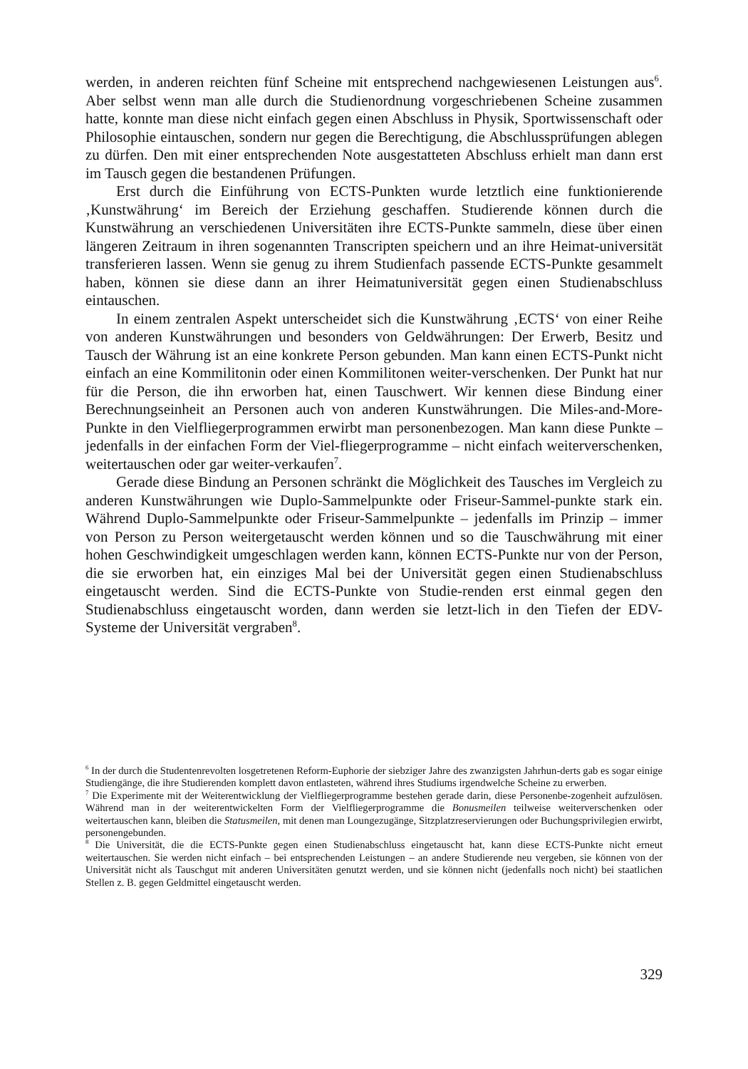werden, in anderen reichten fünf Scheine mit entsprechend nachgewiesenen Leistungen aus<sup>6</sup>. Aber selbst wenn man alle durch die Studienordnung vorgeschriebenen Scheine zusammen hatte, konnte man diese nicht einfach gegen einen Abschluss in Physik, Sportwissenschaft oder Philosophie eintauschen, sondern nur gegen die Berechtigung, die Abschlussprüfungen ablegen zu dürfen. Den mit einer entsprechenden Note ausgestatteten Abschluss erhielt man dann erst im Tausch gegen die bestandenen Prüfungen.
Erst durch die Einführung von ECTS-Punkten wurde letztlich eine funktionierende ‚Kunstwährung‘ im Bereich der Erziehung geschaffen. Studierende können durch die Kunstwährung an verschiedenen Universitäten ihre ECTS-Punkte sammeln, diese über einen längeren Zeitraum in ihren sogenannten Transcripten speichern und an ihre Heimat-universität transferieren lassen. Wenn sie genug zu ihrem Studienfach passende ECTS-Punkte gesammelt haben, können sie diese dann an ihrer Heimatuniversität gegen einen Studienabschluss eintauschen.
In einem zentralen Aspekt unterscheidet sich die Kunstwährung ‚ECTS‘ von einer Reihe von anderen Kunstwährungen und besonders von Geldwährungen: Der Erwerb, Besitz und Tausch der Währung ist an eine konkrete Person gebunden. Man kann einen ECTS-Punkt nicht einfach an eine Kommilitonin oder einen Kommilitonen weiter-verschenken. Der Punkt hat nur für die Person, die ihn erworben hat, einen Tauschwert. Wir kennen diese Bindung einer Berechnungseinheit an Personen auch von anderen Kunstwährungen. Die Miles-and-More-Punkte in den Vielfliegerprogrammen erwirbt man personenbezogen. Man kann diese Punkte – jedenfalls in der einfachen Form der Viel-fliegerprogramme – nicht einfach weiterverschenken, weitertauschen oder gar weiter-verkaufen<sup>7</sup>.
Gerade diese Bindung an Personen schränkt die Möglichkeit des Tausches im Vergleich zu anderen Kunstwährungen wie Duplo-Sammelpunkte oder Friseur-Sammel-punkte stark ein. Während Duplo-Sammelpunkte oder Friseur-Sammelpunkte – jedenfalls im Prinzip – immer von Person zu Person weitergetauscht werden können und so die Tauschwährung mit einer hohen Geschwindigkeit umgeschlagen werden kann, können ECTS-Punkte nur von der Person, die sie erworben hat, ein einziges Mal bei der Universität gegen einen Studienabschluss eingetauscht werden. Sind die ECTS-Punkte von Studie-renden erst einmal gegen den Studienabschluss eingetauscht worden, dann werden sie letzt-lich in den Tiefen der EDV-Systeme der Universität vergraben<sup>8</sup>.
<sup>6</sup> In der durch die Studentenrevolten losgetretenen Reform-Euphorie der siebziger Jahre des zwanzigsten Jahrhun-derts gab es sogar einige Studiengänge, die ihre Studierenden komplett davon entlasteten, während ihres Studiums irgendwelche Scheine zu erwerben.
<sup>7</sup> Die Experimente mit der Weiterentwicklung der Vielfliegerprogramme bestehen gerade darin, diese Personenbe-zogenheit aufzulösen. Während man in der weiterentwickelten Form der Vielfliegerprogramme die Bonusmeilen teilweise weiterverschenken oder weitertauschen kann, bleiben die Statusmeilen, mit denen man Loungezugänge, Sitzplatzreservierungen oder Buchungsprivilegien erwirbt, personengebunden.
<sup>8</sup> Die Universität, die die ECTS-Punkte gegen einen Studienabschluss eingetauscht hat, kann diese ECTS-Punkte nicht erneut weitertauschen. Sie werden nicht einfach – bei entsprechenden Leistungen – an andere Studierende neu vergeben, sie können von der Universität nicht als Tauschgut mit anderen Universitäten genutzt werden, und sie können nicht (jedenfalls noch nicht) bei staatlichen Stellen z. B. gegen Geldmittel eingetauscht werden.
329